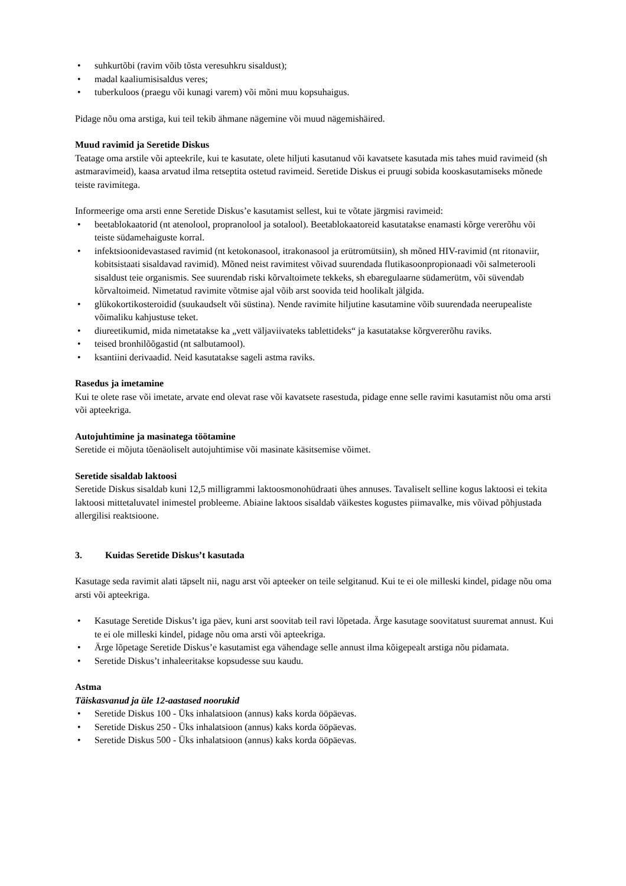• suhkurtõbi (ravim võib tõsta veresuhkru sisaldust);
• madal kaaliumisisaldus veres;
• tuberkuloos (praegu või kunagi varem) või mõni muu kopsuhaigus.
Pidage nõu oma arstiga, kui teil tekib ähmane nägemine või muud nägemishäired.
Muud ravimid ja Seretide Diskus
Teatage oma arstile või apteekrile, kui te kasutate, olete hiljuti kasutanud või kavatsete kasutada mis tahes muid ravimeid (sh astmaravimeid), kaasa arvatud ilma retseptita ostetud ravimeid. Seretide Diskus ei pruugi sobida kooskasutamiseks mõnede teiste ravimitega.
Informeerige oma arsti enne Seretide Diskus’e kasutamist sellest, kui te võtate järgmisi ravimeid:
• beetablokaatorid (nt atenolool, propranolool ja sotalool). Beetablokaatoreid kasutatakse enamasti kõrge vererõhu või teiste südamehaiguste korral.
• infektsioonidevastased ravimid (nt ketokonasool, itrakonasool ja erütromütsiin), sh mõned HIV-ravimid (nt ritonaviir, kobitsistaati sisaldavad ravimid). Mõned neist ravimitest võivad suurendada flutikasoonpropionaadi või salmeterooli sisaldust teie organismis. See suurendab riski kõrvaltoimete tekkeks, sh ebaregulaarne südamerütm, või süvendab kõrvaltoimeid. Nimetatud ravimite võtmise ajal võib arst soovida teid hoolikalt jälgida.
• glükokortikosteroidid (suukaudselt või süstina). Nende ravimite hiljutine kasutamine võib suurendada neerupealiste võimaliku kahjustuse teket.
• diureetikumid, mida nimetatakse ka „vett väljaviivateks tablettideks“ ja kasutatakse kõrgvererõhu raviks.
• teised bronhilõõgastid (nt salbutamool).
• ksantiini derivaadid. Neid kasutatakse sageli astma raviks.
Rasedus ja imetamine
Kui te olete rase või imetate, arvate end olevat rase või kavatsete rasestuda, pidage enne selle ravimi kasutamist nõu oma arsti või apteekriga.
Autojuhtimine ja masinatega töötamine
Seretide ei mõjuta tõenäoliselt autojuhtimise või masinate käsitsemise võimet.
Seretide sisaldab laktoosi
Seretide Diskus sisaldab kuni 12,5 milligrammi laktoosmonohüdraati ühes annuses. Tavaliselt selline kogus laktoosi ei tekita laktoosi mittetaluvatel inimestel probleeme. Abiaine laktoos sisaldab väikestes kogustes piimavalke, mis võivad põhjustada allergilisi reaktsioone.
3. Kuidas Seretide Diskus’t kasutada
Kasutage seda ravimit alati täpselt nii, nagu arst või apteeker on teile selgitanud. Kui te ei ole milleski kindel, pidage nõu oma arsti või apteekriga.
• Kasutage Seretide Diskus’t iga päev, kuni arst soovitab teil ravi lõpetada. Ärge kasutage soovitatust suuremat annust. Kui te ei ole milleski kindel, pidage nõu oma arsti või apteekriga.
• Ärge lõpetage Seretide Diskus’e kasutamist ega vähendage selle annust ilma kõigepealt arstiga nõu pidamata.
• Seretide Diskus’t inhaleeritakse kopsudesse suu kaudu.
Astma
Täiskasvanud ja üle 12-aastased noorukid
• Seretide Diskus 100 - Üks inhalatsioon (annus) kaks korda ööpäevas.
• Seretide Diskus 250 - Üks inhalatsioon (annus) kaks korda ööpäevas.
• Seretide Diskus 500 - Üks inhalatsioon (annus) kaks korda ööpäevas.